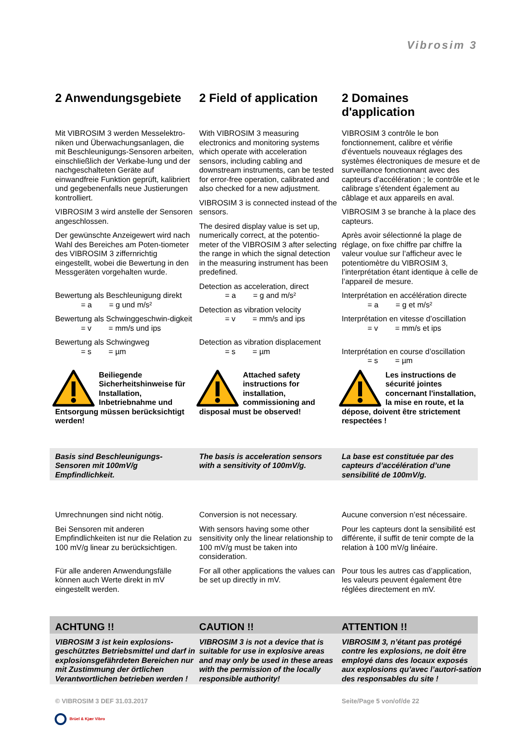Vibrosim 3
2 Anwendungsgebiete
2 Field of application
2 Domaines d'application
Mit VIBROSIM 3 werden Messelektro-niken und Überwachungsanlagen, die mit Beschleunigungs-Sensoren arbeiten, einschließlich der Verkabe-lung und der nachgeschalteten Geräte auf einwandfreie Funktion geprüft, kalibriert und gegebenenfalls neue Justierungen kontrolliert.
VIBROSIM 3 wird anstelle der Sensoren angeschlossen.
Der gewünschte Anzeigewert wird nach Wahl des Bereiches am Poten-tiometer des VIBROSIM 3 ziffernrichtig eingestellt, wobei die Bewertung in den Messgeräten vorgehalten wurde.
Bewertung als Beschleunigung direkt
= a = g und m/s²
Bewertung als Schwinggeschwin-digkeit
= v = mm/s und ips
Bewertung als Schwingweg
= s = µm
With VIBROSIM 3 measuring electronics and monitoring systems which operate with acceleration sensors, including cabling and downstream instruments, can be tested for error-free operation, calibrated and also checked for a new adjustment.
VIBROSIM 3 is connected instead of the sensors.
The desired display value is set up, numerically correct, at the potentio-meter of the VIBROSIM 3 after selecting the range in which the signal detection in the measuring instrument has been predefined.
Detection as acceleration, direct
= a = g and m/s²
Detection as vibration velocity
= v = mm/s and ips
Detection as vibration displacement
= s = µm
VIBROSIM 3 contrôle le bon fonctionnement, calibre et vérifie d’éventuels nouveaux réglages des systèmes électroniques de mesure et de surveillance fonctionnant avec des capteurs d’accélération ; le contrôle et le calibrage s’étendent également au câblage et aux appareils en aval.
VIBROSIM 3 se branche à la place des capteurs.
Après avoir sélectionné la plage de réglage, on fixe chiffre par chiffre la valeur voulue sur l’afficheur avec le potentiomètre du VIBROSIM 3, l’interprétation étant identique à celle de l’appareil de mesure.
Interprétation en accélération directe
= a = g et m/s²
Interprétation en vitesse d’oscillation
= v = mm/s et ips
Interprétation en course d’oscillation
= s = µm
Beiliegende Sicherheitshinweise für Installation, Inbetriebnahme und Entsorgung müssen berücksichtigt werden!
Attached safety instructions for installation, commissioning and disposal must be observed!
Les instructions de sécurité jointes concernant l'installation, la mise en route, et la dépose, doivent être strictement respectées !
Basis sind Beschleunigungs-Sensoren mit 100mV/g Empfindlichkeit.
The basis is acceleration sensors with a sensitivity of 100mV/g.
La base est constituée par des capteurs d’accélération d’une sensibilité de 100mV/g.
Umrechnungen sind nicht nötig.
Bei Sensoren mit anderen Empfindlichkeiten ist nur die Relation zu 100 mV/g linear zu berücksichtigen.
Für alle anderen Anwendungsfälle können auch Werte direkt in mV eingestellt werden.
Conversion is not necessary.
With sensors having some other sensitivity only the linear relationship to 100 mV/g must be taken into consideration.
For all other applications the values can be set up directly in mV.
Aucune conversion n’est nécessaire.
Pour les capteurs dont la sensibilité est différente, il suffit de tenir compte de la relation à 100 mV/g linéaire.
Pour tous les autres cas d’application, les valeurs peuvent également être réglées directement en mV.
ACHTUNG !!
CAUTION !!
ATTENTION !!
VIBROSIM 3 ist kein explosions-geschütztes Betriebsmittel und darf in explosionsgefährdeten Bereichen nur mit Zustimmung der örtlichen Verantwortlichen betrieben werden !
VIBROSIM 3 is not a device that is suitable for use in explosive areas and may only be used in these areas with the permission of the locally responsible authority!
VIBROSIM 3, n’étant pas protégé contre les explosions, ne doit être employé dans des locaux exposés aux explosions qu’avec l’autori-sation des responsables du site !
© VIBROSIM 3 DEF 31.03.2017
Seite/Page 5 von/of/de 22
Brüel & Kjær Vibro